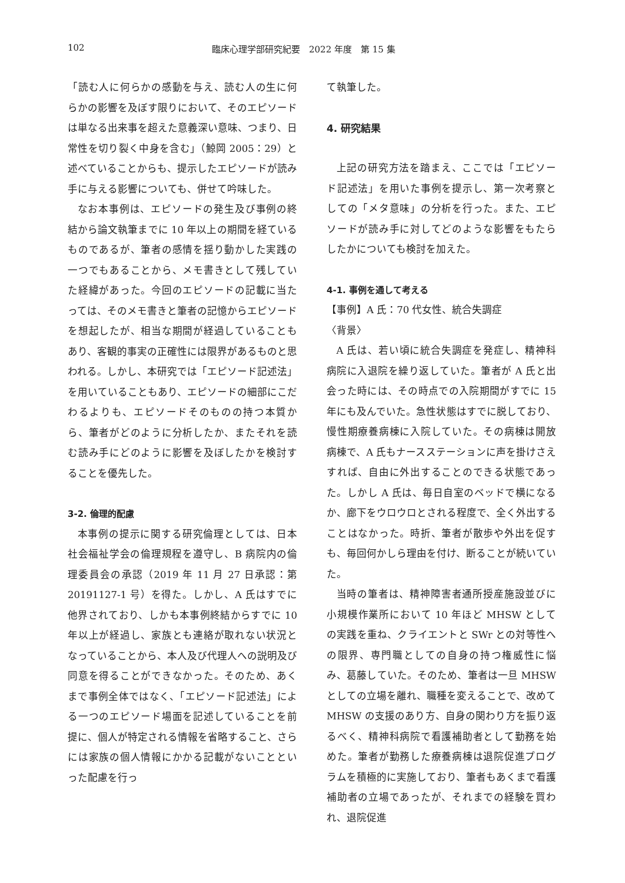102 臨床心理学部研究紀要　2022 年度　第 15 集
「読む人に何らかの感動を与え、読む人の生に何らかの影響を及ぼす限りにおいて、そのエピソードは単なる出来事を超えた意義深い意味、つまり、日常性を切り裂く中身を含む」（鯨岡 2005：29）と述べていることからも、提示したエピソードが読み手に与える影響についても、併せて吟味した。
なお本事例は、エピソードの発生及び事例の終結から論文執筆までに 10 年以上の期間を経ているものであるが、筆者の感情を揺り動かした実践の一つでもあることから、メモ書きとして残していた経緯があった。今回のエピソードの記載に当たっては、そのメモ書きと筆者の記憶からエピソードを想起したが、相当な期間が経過していることもあり、客観的事実の正確性には限界があるものと思われる。しかし、本研究では「エピソード記述法」を用いていることもあり、エピソードの細部にこだわるよりも、エピソードそのものの持つ本質から、筆者がどのように分析したか、またそれを読む読み手にどのように影響を及ぼしたかを検討することを優先した。
3-2. 倫理的配慮
本事例の提示に関する研究倫理としては、日本社会福祉学会の倫理規程を遵守し、B 病院内の倫理委員会の承認（2019 年 11 月 27 日承認：第 20191127-1 号）を得た。しかし、A 氏はすでに他界されており、しかも本事例終結からすでに 10 年以上が経過し、家族とも連絡が取れない状況となっていることから、本人及び代理人への説明及び同意を得ることができなかった。そのため、あくまで事例全体ではなく、「エピソード記述法」による一つのエピソード場面を記述していることを前提に、個人が特定される情報を省略すること、さらには家族の個人情報にかかる記載がないことといった配慮を行っ
て執筆した。
4. 研究結果
上記の研究方法を踏まえ、ここでは「エピソード記述法」を用いた事例を提示し、第一次考察としての「メタ意味」の分析を行った。また、エピソードが読み手に対してどのような影響をもたらしたかについても検討を加えた。
4-1. 事例を通して考える
【事例】A 氏：70 代女性、統合失調症
〈背景〉
A 氏は、若い頃に統合失調症を発症し、精神科病院に入退院を繰り返していた。筆者が A 氏と出会った時には、その時点での入院期間がすでに 15 年にも及んでいた。急性状態はすでに脱しており、慢性期療養病棟に入院していた。その病棟は開放病棟で、A 氏もナースステーションに声を掛けさえすれば、自由に外出することのできる状態であった。しかし A 氏は、毎日自室のベッドで横になるか、廊下をウロウロとされる程度で、全く外出することはなかった。時折、筆者が散歩や外出を促すも、毎回何かしら理由を付け、断ることが続いていた。
当時の筆者は、精神障害者通所授産施設並びに小規模作業所において 10 年ほど MHSW としての実践を重ね、クライエントと SWr との対等性への限界、専門職としての自身の持つ権威性に悩み、葛藤していた。そのため、筆者は一旦 MHSW としての立場を離れ、職種を変えることで、改めて MHSW の支援のあり方、自身の関わり方を振り返るべく、精神科病院で看護補助者として勤務を始めた。筆者が勤務した療養病棟は退院促進プログラムを積極的に実施しており、筆者もあくまで看護補助者の立場であったが、それまでの経験を買われ、退院促進